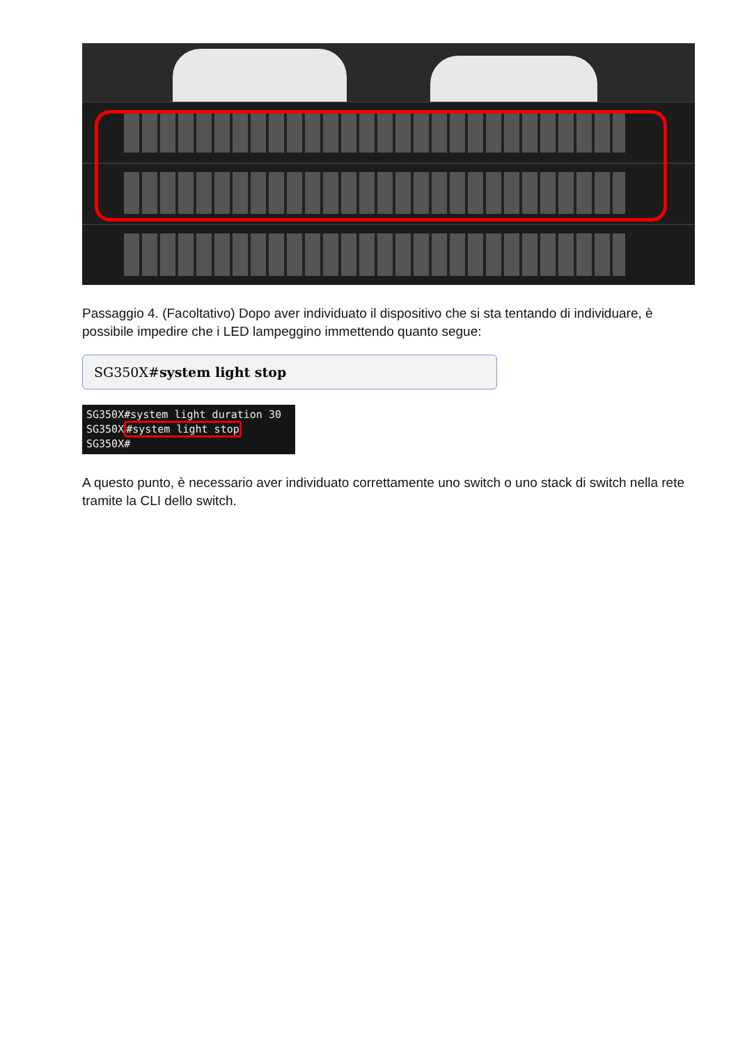Passaggio 4. (Facoltativo) Dopo aver individuato il dispositivo che si sta tentando di individuare, è possibile impedire che i LED lampeggino immettendo quanto segue:
SG350X#system light stop
SG350X#system light duration 30
SG350X#system light stop
SG350X#
A questo punto, è necessario aver individuato correttamente uno switch o uno stack di switch nella rete tramite la CLI dello switch.